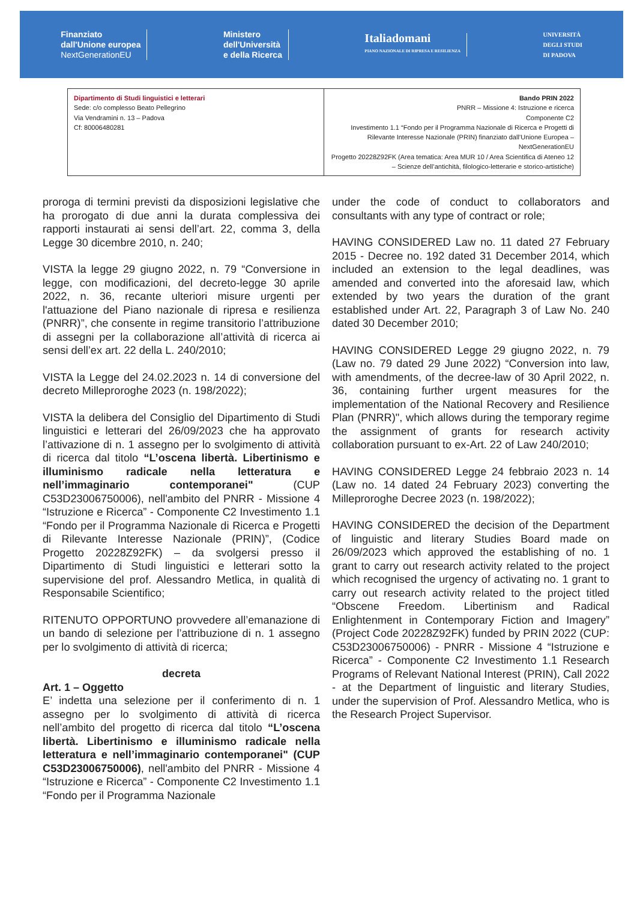Finanziato
dall'Unione europea
NextGenerationEU
Ministero
dell'Università
e della Ricerca
Italiadomani
PIANO NAZIONALE DI RIPRESA E RESILIENZA
UNIVERSITÀ
DEGLI STUDI
DI PADOVA
| Dipartimento di Studi linguistici e letterari Sede: c/o complesso Beato Pellegrino Via Vendramini n. 13 – Padova Cf: 80006480281 | Bando PRIN 2022 PNRR – Missione 4: Istruzione e ricerca Componente C2 Investimento 1.1 “Fondo per il Programma Nazionale di Ricerca e Progetti di Rilevante Interesse Nazionale (PRIN) finanziato dall’Unione Europea – NextGenerationEU Progetto 20228Z92FK (Area tematica: Area MUR 10 / Area Scientifica di Ateneo 12 – Scienze dell’antichità, filologico-letterarie e storico-artistiche) |
proroga di termini previsti da disposizioni legislative che ha prorogato di due anni la durata complessiva dei rapporti instaurati ai sensi dell’art. 22, comma 3, della Legge 30 dicembre 2010, n. 240;
VISTA la legge 29 giugno 2022, n. 79 “Conversione in legge, con modificazioni, del decreto-legge 30 aprile 2022, n. 36, recante ulteriori misure urgenti per l'attuazione del Piano nazionale di ripresa e resilienza (PNRR)”, che consente in regime transitorio l’attribuzione di assegni per la collaborazione all’attività di ricerca ai sensi dell’ex art. 22 della L. 240/2010;
VISTA la Legge del 24.02.2023 n. 14 di conversione del decreto Milleproroghe 2023 (n. 198/2022);
VISTA la delibera del Consiglio del Dipartimento di Studi linguistici e letterari del 26/09/2023 che ha approvato l’attivazione di n. 1 assegno per lo svolgimento di attività di ricerca dal titolo “L’oscena libertà. Libertinismo e illuminismo radicale nella letteratura e nell’immaginario contemporanei" (CUP C53D23006750006), nell'ambito del PNRR - Missione 4 “Istruzione e Ricerca” - Componente C2 Investimento 1.1 “Fondo per il Programma Nazionale di Ricerca e Progetti di Rilevante Interesse Nazionale (PRIN)”, (Codice Progetto 20228Z92FK) – da svolgersi presso il Dipartimento di Studi linguistici e letterari sotto la supervisione del prof. Alessandro Metlica, in qualità di Responsabile Scientifico;
RITENUTO OPPORTUNO provvedere all’emanazione di un bando di selezione per l’attribuzione di n. 1 assegno per lo svolgimento di attività di ricerca;
decreta
Art. 1 – Oggetto
E’ indetta una selezione per il conferimento di n. 1 assegno per lo svolgimento di attività di ricerca nell’ambito del progetto di ricerca dal titolo “L’oscena libertà. Libertinismo e illuminismo radicale nella letteratura e nell’immaginario contemporanei" (CUP C53D23006750006), nell'ambito del PNRR - Missione 4 “Istruzione e Ricerca” - Componente C2 Investimento 1.1 “Fondo per il Programma Nazionale
under the code of conduct to collaborators and consultants with any type of contract or role;
HAVING CONSIDERED Law no. 11 dated 27 February 2015 - Decree no. 192 dated 31 December 2014, which included an extension to the legal deadlines, was amended and converted into the aforesaid law, which extended by two years the duration of the grant established under Art. 22, Paragraph 3 of Law No. 240 dated 30 December 2010;
HAVING CONSIDERED Legge 29 giugno 2022, n. 79 (Law no. 79 dated 29 June 2022) “Conversion into law, with amendments, of the decree-law of 30 April 2022, n. 36, containing further urgent measures for the implementation of the National Recovery and Resilience Plan (PNRR)", which allows during the temporary regime the assignment of grants for research activity collaboration pursuant to ex-Art. 22 of Law 240/2010;
HAVING CONSIDERED Legge 24 febbraio 2023 n. 14 (Law no. 14 dated 24 February 2023) converting the Milleproroghe Decree 2023 (n. 198/2022);
HAVING CONSIDERED the decision of the Department of linguistic and literary Studies Board made on 26/09/2023 which approved the establishing of no. 1 grant to carry out research activity related to the project which recognised the urgency of activating no. 1 grant to carry out research activity related to the project titled “Obscene Freedom. Libertinism and Radical Enlightenment in Contemporary Fiction and Imagery” (Project Code 20228Z92FK) funded by PRIN 2022 (CUP: C53D23006750006) - PNRR - Missione 4 “Istruzione e Ricerca” - Componente C2 Investimento 1.1 Research Programs of Relevant National Interest (PRIN), Call 2022 - at the Department of linguistic and literary Studies, under the supervision of Prof. Alessandro Metlica, who is the Research Project Supervisor.